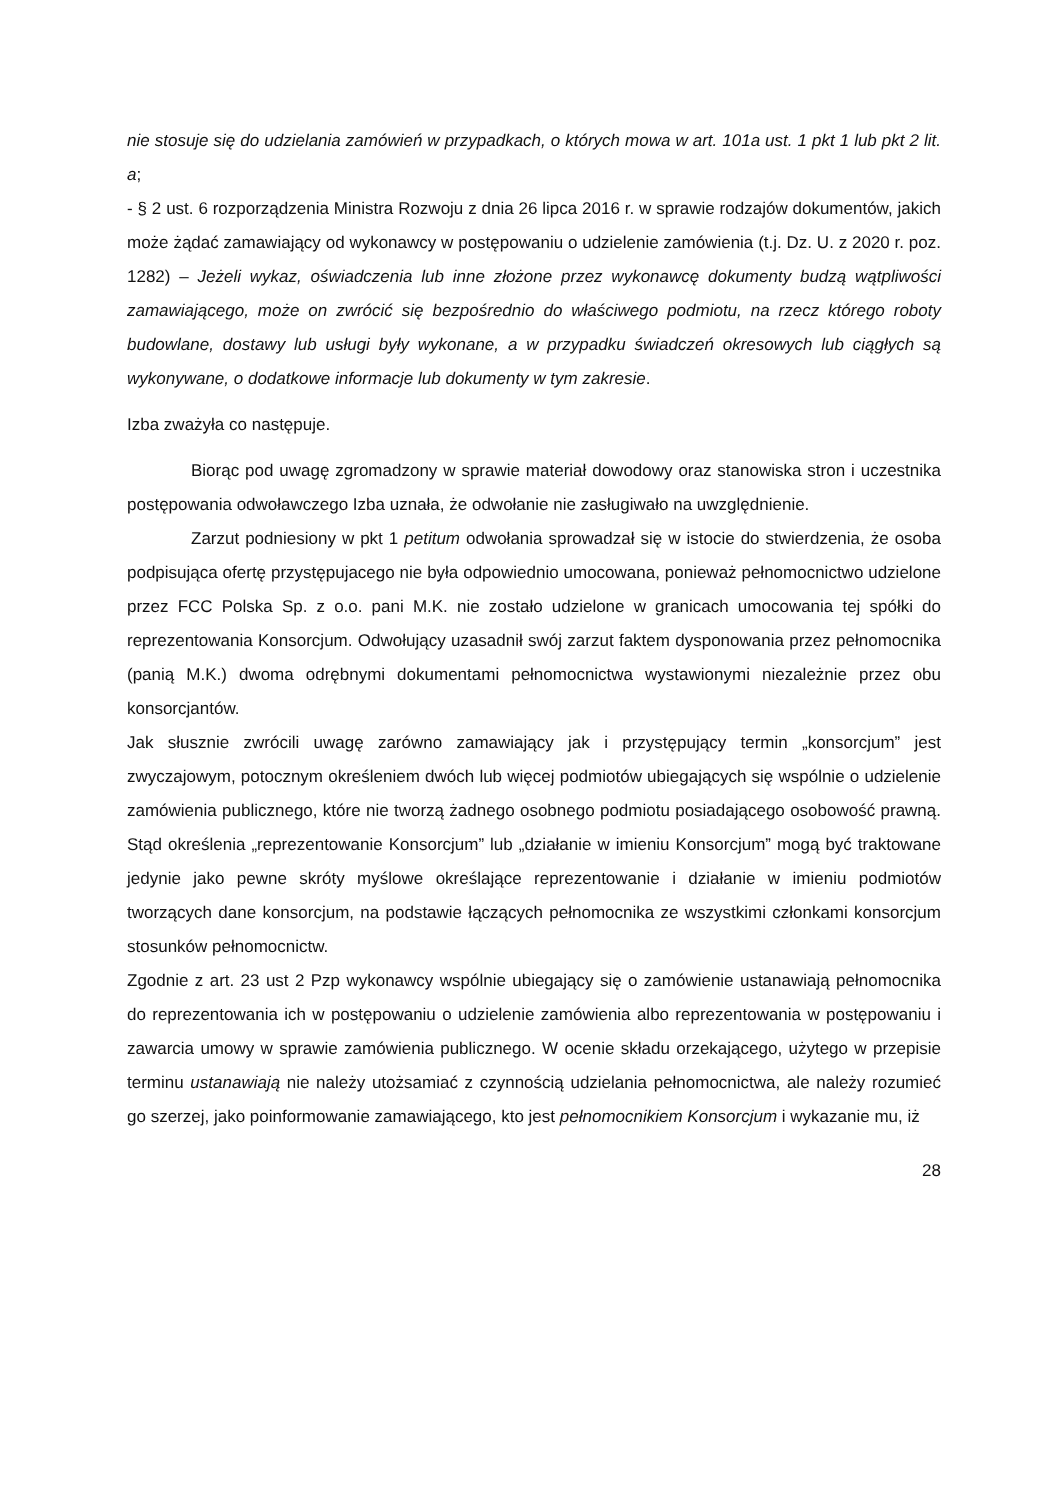nie stosuje się do udzielania zamówień w przypadkach, o których mowa w art. 101a ust. 1 pkt 1 lub pkt 2 lit. a;
- § 2 ust. 6 rozporządzenia Ministra Rozwoju z dnia 26 lipca 2016 r. w sprawie rodzajów dokumentów, jakich może żądać zamawiający od wykonawcy w postępowaniu o udzielenie zamówienia (t.j. Dz. U. z 2020 r. poz. 1282) – Jeżeli wykaz, oświadczenia lub inne złożone przez wykonawcę dokumenty budzą wątpliwości zamawiającego, może on zwrócić się bezpośrednio do właściwego podmiotu, na rzecz którego roboty budowlane, dostawy lub usługi były wykonane, a w przypadku świadczeń okresowych lub ciągłych są wykonywane, o dodatkowe informacje lub dokumenty w tym zakresie.
Izba zważyła co następuje.
Biorąc pod uwagę zgromadzony w sprawie materiał dowodowy oraz stanowiska stron i uczestnika postępowania odwoławczego Izba uznała, że odwołanie nie zasługiwało na uwzględnienie.
Zarzut podniesiony w pkt 1 petitum odwołania sprowadzał się w istocie do stwierdzenia, że osoba podpisująca ofertę przystępujacego nie była odpowiednio umocowana, ponieważ pełnomocnictwo udzielone przez FCC Polska Sp. z o.o. pani M.K. nie zostało udzielone w granicach umocowania tej spółki do reprezentowania Konsorcjum. Odwołujący uzasadnił swój zarzut faktem dysponowania przez pełnomocnika (panią M.K.) dwoma odrębnymi dokumentami pełnomocnictwa wystawionymi niezależnie przez obu konsorcjantów.
Jak słusznie zwrócili uwagę zarówno zamawiający jak i przystępujący termin „konsorcjum” jest zwyczajowym, potocznym określeniem dwóch lub więcej podmiotów ubiegających się wspólnie o udzielenie zamówienia publicznego, które nie tworzą żadnego osobnego podmiotu posiadającego osobowość prawną. Stąd określenia „reprezentowanie Konsorcjum” lub „działanie w imieniu Konsorcjum” mogą być traktowane jedynie jako pewne skróty myślowe określające reprezentowanie i działanie w imieniu podmiotów tworzących dane konsorcjum, na podstawie łączących pełnomocnika ze wszystkimi członkami konsorcjum stosunków pełnomocnictw.
Zgodnie z art. 23 ust 2 Pzp wykonawcy wspólnie ubiegający się o zamówienie ustanawiają pełnomocnika do reprezentowania ich w postępowaniu o udzielenie zamówienia albo reprezentowania w postępowaniu i zawarcia umowy w sprawie zamówienia publicznego. W ocenie składu orzekającego, użytego w przepisie terminu ustanawiają nie należy utożsamiać z czynnością udzielania pełnomocnictwa, ale należy rozumieć go szerzej, jako poinformowanie zamawiającego, kto jest pełnomocnikiem Konsorcjum i wykazanie mu, iż
28